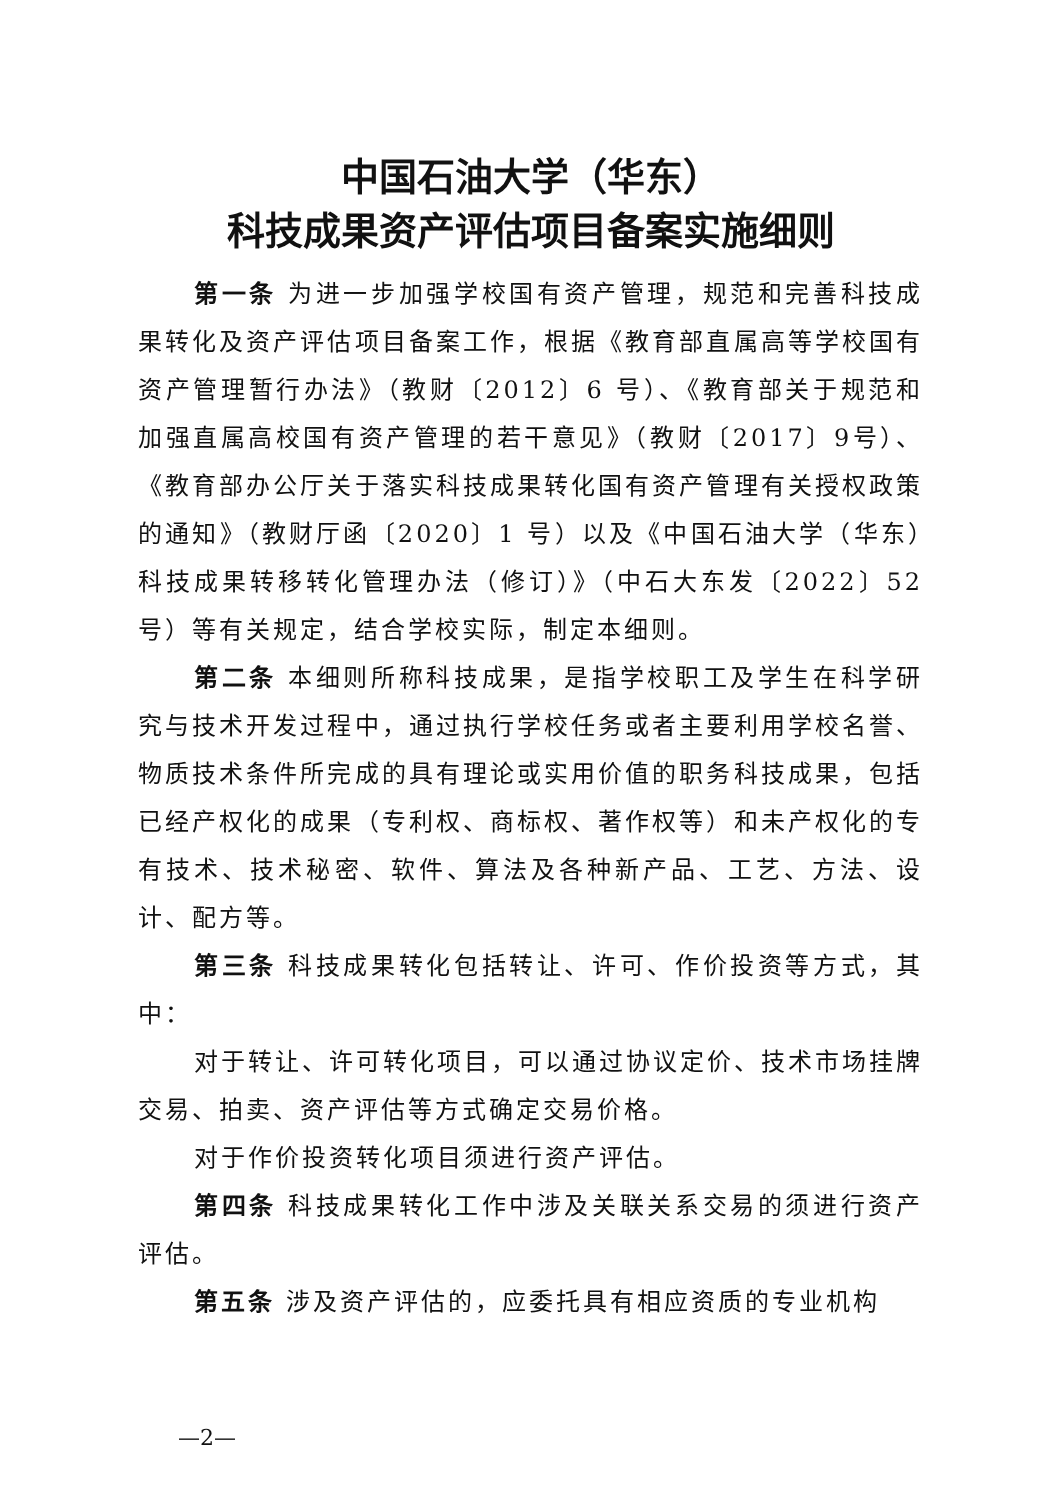中国石油大学（华东）
科技成果资产评估项目备案实施细则
第一条 为进一步加强学校国有资产管理，规范和完善科技成果转化及资产评估项目备案工作，根据《教育部直属高等学校国有资产管理暂行办法》（教财〔2012〕6 号）、《教育部关于规范和加强直属高校国有资产管理的若干意见》（教财〔2017〕9号）、《教育部办公厅关于落实科技成果转化国有资产管理有关授权政策的通知》（教财厅函〔2020〕1 号）以及《中国石油大学（华东）科技成果转移转化管理办法（修订）》（中石大东发〔2022〕52 号）等有关规定，结合学校实际，制定本细则。
第二条 本细则所称科技成果，是指学校职工及学生在科学研究与技术开发过程中，通过执行学校任务或者主要利用学校名誉、物质技术条件所完成的具有理论或实用价值的职务科技成果，包括已经产权化的成果（专利权、商标权、著作权等）和未产权化的专有技术、技术秘密、软件、算法及各种新产品、工艺、方法、设计、配方等。
第三条 科技成果转化包括转让、许可、作价投资等方式，其中：
对于转让、许可转化项目，可以通过协议定价、技术市场挂牌交易、拍卖、资产评估等方式确定交易价格。
对于作价投资转化项目须进行资产评估。
第四条 科技成果转化工作中涉及关联关系交易的须进行资产评估。
第五条 涉及资产评估的，应委托具有相应资质的专业机构
—2—